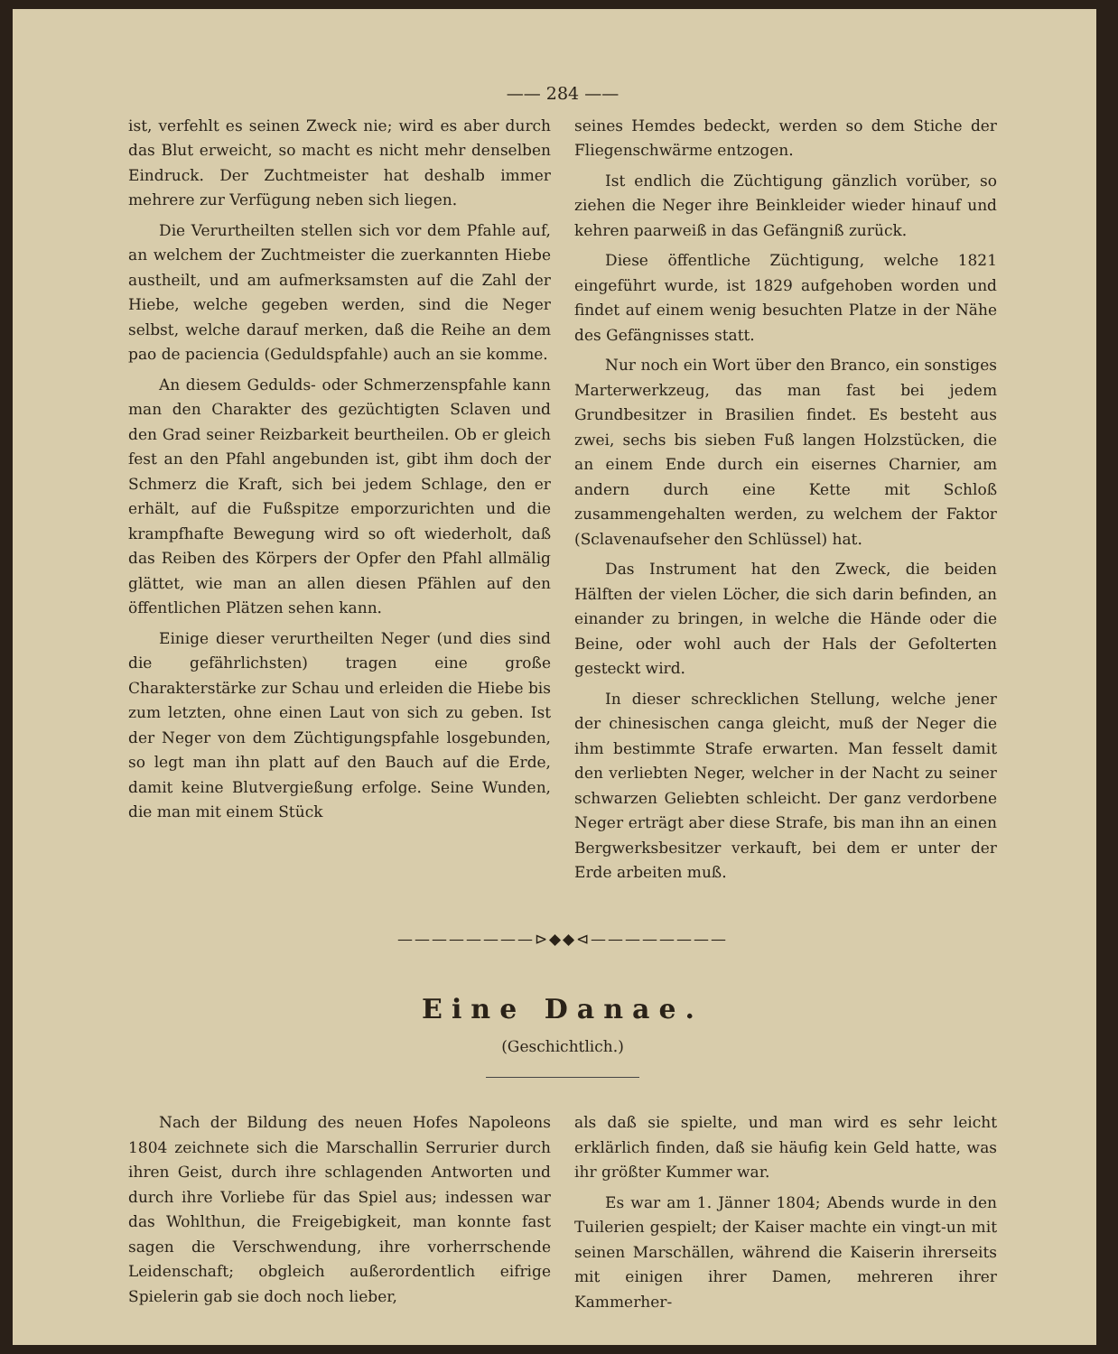—— 284 ——
ist, verfehlt es seinen Zweck nie; wird es aber durch das Blut erweicht, so macht es nicht mehr denselben Eindruck. Der Zuchtmeister hat deshalb immer mehrere zur Verfügung neben sich liegen.
Die Verurtheilten stellen sich vor dem Pfahle auf, an welchem der Zuchtmeister die zuerkannten Hiebe austheilt, und am aufmerksamsten auf die Zahl der Hiebe, welche gegeben werden, sind die Neger selbst, welche darauf merken, daß die Reihe an dem pao de paciencia (Geduldspfahle) auch an sie komme.
An diesem Gedulds- oder Schmerzenspfahle kann man den Charakter des gezüchtigten Sclaven und den Grad seiner Reizbarkeit beurtheilen. Ob er gleich fest an den Pfahl angebunden ist, gibt ihm doch der Schmerz die Kraft, sich bei jedem Schlage, den er erhält, auf die Fußspitze emporzurichten und die krampfhafte Bewegung wird so oft wiederholt, daß das Reiben des Körpers der Opfer den Pfahl allmälig glättet, wie man an allen diesen Pfählen auf den öffentlichen Plätzen sehen kann.
Einige dieser verurtheilten Neger (und dies sind die gefährlichsten) tragen eine große Charakterstärke zur Schau und erleiden die Hiebe bis zum letzten, ohne einen Laut von sich zu geben. Ist der Neger von dem Züchtigungspfahle losgebunden, so legt man ihn platt auf den Bauch auf die Erde, damit keine Blutvergießung erfolge. Seine Wunden, die man mit einem Stück
seines Hemdes bedeckt, werden so dem Stiche der Fliegenschwärme entzogen.
Ist endlich die Züchtigung gänzlich vorüber, so ziehen die Neger ihre Beinkleider wieder hinauf und kehren paarweiß in das Gefängniß zurück.
Diese öffentliche Züchtigung, welche 1821 eingeführt wurde, ist 1829 aufgehoben worden und findet auf einem wenig besuchten Platze in der Nähe des Gefängnisses statt.
Nur noch ein Wort über den Branco, ein sonstiges Marterwerkzeug, das man fast bei jedem Grundbesitzer in Brasilien findet. Es besteht aus zwei, sechs bis sieben Fuß langen Holzstücken, die an einem Ende durch ein eisernes Charnier, am andern durch eine Kette mit Schloß zusammengehalten werden, zu welchem der Faktor (Sclavenaufseher den Schlüssel) hat.
Das Instrument hat den Zweck, die beiden Hälften der vielen Löcher, die sich darin befinden, an einander zu bringen, in welche die Hände oder die Beine, oder wohl auch der Hals der Gefolterten gesteckt wird.
In dieser schrecklichen Stellung, welche jener der chinesischen canga gleicht, muß der Neger die ihm bestimmte Strafe erwarten. Man fesselt damit den verliebten Neger, welcher in der Nacht zu seiner schwarzen Geliebten schleicht. Der ganz verdorbene Neger erträgt aber diese Strafe, bis man ihn an einen Bergwerksbesitzer verkauft, bei dem er unter der Erde arbeiten muß.
————————⊳◆◆⊲————————
Eine Danae.
(Geschichtlich.)
Nach der Bildung des neuen Hofes Napoleons 1804 zeichnete sich die Marschallin Serrurier durch ihren Geist, durch ihre schlagenden Antworten und durch ihre Vorliebe für das Spiel aus; indessen war das Wohlthun, die Freigebigkeit, man konnte fast sagen die Verschwendung, ihre vorherrschende Leidenschaft; obgleich außerordentlich eifrige Spielerin gab sie doch noch lieber,
als daß sie spielte, und man wird es sehr leicht erklärlich finden, daß sie häufig kein Geld hatte, was ihr größter Kummer war.
Es war am 1. Jänner 1804; Abends wurde in den Tuilerien gespielt; der Kaiser machte ein vingt-un mit seinen Marschällen, während die Kaiserin ihrerseits mit einigen ihrer Damen, mehreren ihrer Kammerher-